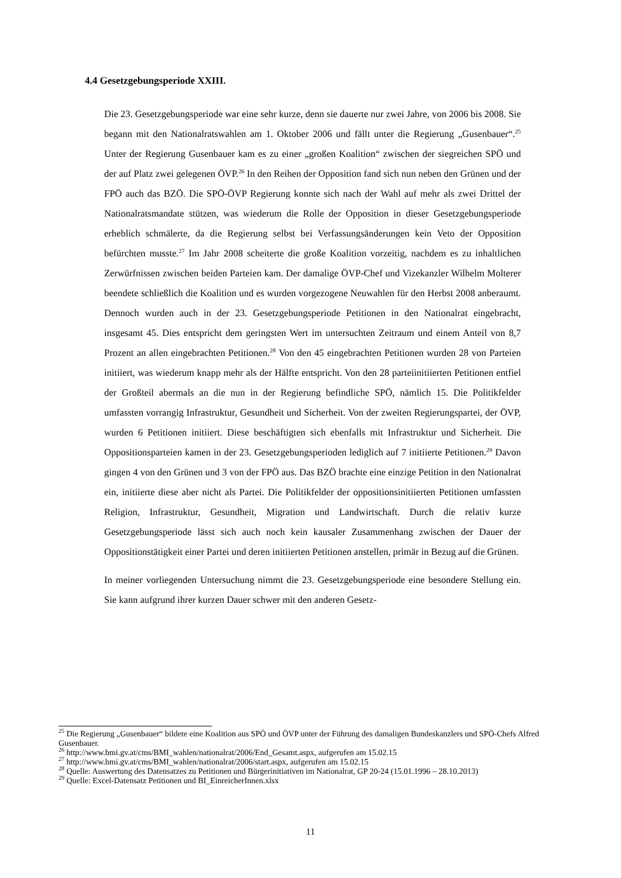4.4 Gesetzgebungsperiode XXIII.
Die 23. Gesetzgebungsperiode war eine sehr kurze, denn sie dauerte nur zwei Jahre, von 2006 bis 2008. Sie begann mit den Nationalratswahlen am 1. Oktober 2006 und fällt unter die Regierung „Gusenbauer“.<sup>25</sup> Unter der Regierung Gusenbauer kam es zu einer „großen Koalition“ zwischen der siegreichen SPÖ und der auf Platz zwei gelegenen ÖVP.<sup>26</sup> In den Reihen der Opposition fand sich nun neben den Grünen und der FPÖ auch das BZÖ. Die SPÖ-ÖVP Regierung konnte sich nach der Wahl auf mehr als zwei Drittel der Nationalratsmandate stützen, was wiederum die Rolle der Opposition in dieser Gesetzgebungsperiode erheblich schmälerte, da die Regierung selbst bei Verfassungsänderungen kein Veto der Opposition befürchten musste.<sup>27</sup> Im Jahr 2008 scheiterte die große Koalition vorzeitig, nachdem es zu inhaltlichen Zerwürfnissen zwischen beiden Parteien kam. Der damalige ÖVP-Chef und Vizekanzler Wilhelm Molterer beendete schließlich die Koalition und es wurden vorgezogene Neuwahlen für den Herbst 2008 anberaumt. Dennoch wurden auch in der 23. Gesetzgebungsperiode Petitionen in den Nationalrat eingebracht, insgesamt 45. Dies entspricht dem geringsten Wert im untersuchten Zeitraum und einem Anteil von 8,7 Prozent an allen eingebrachten Petitionen.<sup>28</sup> Von den 45 eingebrachten Petitionen wurden 28 von Parteien initiiert, was wiederum knapp mehr als der Hälfte entspricht. Von den 28 parteiinitiierten Petitionen entfiel der Großteil abermals an die nun in der Regierung befindliche SPÖ, nämlich 15. Die Politikfelder umfassten vorrangig Infrastruktur, Gesundheit und Sicherheit. Von der zweiten Regierungspartei, der ÖVP, wurden 6 Petitionen initiiert. Diese beschäftigten sich ebenfalls mit Infrastruktur und Sicherheit. Die Oppositionsparteien kamen in der 23. Gesetzgebungsperioden lediglich auf 7 initiierte Petitionen.<sup>29</sup> Davon gingen 4 von den Grünen und 3 von der FPÖ aus. Das BZÖ brachte eine einzige Petition in den Nationalrat ein, initiierte diese aber nicht als Partei. Die Politikfelder der oppositionsinitiierten Petitionen umfassten Religion, Infrastruktur, Gesundheit, Migration und Landwirtschaft. Durch die relativ kurze Gesetzgebungsperiode lässt sich auch noch kein kausaler Zusammenhang zwischen der Dauer der Oppositionstätigkeit einer Partei und deren initiierten Petitionen anstellen, primär in Bezug auf die Grünen.
In meiner vorliegenden Untersuchung nimmt die 23. Gesetzgebungsperiode eine besondere Stellung ein. Sie kann aufgrund ihrer kurzen Dauer schwer mit den anderen Gesetz-
<sup>25</sup> Die Regierung „Gusenbauer“ bildete eine Koalition aus SPÖ und ÖVP unter der Führung des damaligen Bundeskanzlers und SPÖ-Chefs Alfred Gusenbauer.
<sup>26</sup> http://www.bmi.gv.at/cms/BMI_wahlen/nationalrat/2006/End_Gesamt.aspx, aufgerufen am 15.02.15
<sup>27</sup> http://www.bmi.gv.at/cms/BMI_wahlen/nationalrat/2006/start.aspx, aufgerufen am 15.02.15
<sup>28</sup> Quelle: Auswertung des Datensatzes zu Petitionen und Bürgerinitiativen im Nationalrat, GP 20-24 (15.01.1996 – 28.10.2013)
<sup>29</sup> Quelle: Excel-Datensatz Petitionen und BI_EinreicherInnen.xlsx
11